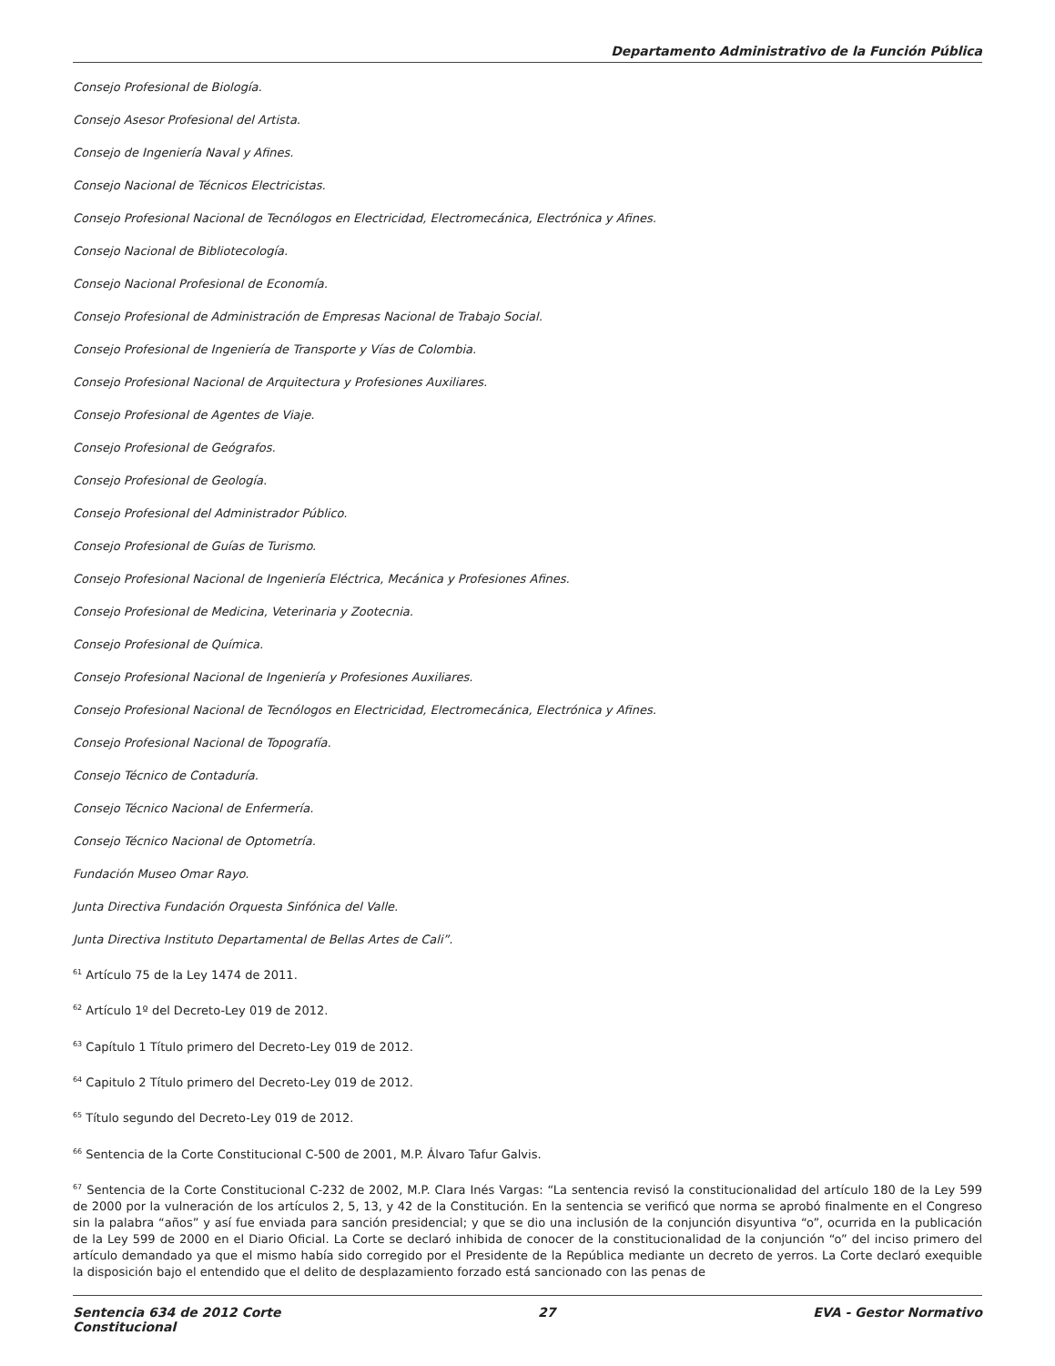Departamento Administrativo de la Función Pública
Consejo Profesional de Biología.
Consejo Asesor Profesional del Artista.
Consejo de Ingeniería Naval y Afines.
Consejo Nacional de Técnicos Electricistas.
Consejo Profesional Nacional de Tecnólogos en Electricidad, Electromecánica, Electrónica y Afines.
Consejo Nacional de Bibliotecología.
Consejo Nacional Profesional de Economía.
Consejo Profesional de Administración de Empresas Nacional de Trabajo Social.
Consejo Profesional de Ingeniería de Transporte y Vías de Colombia.
Consejo Profesional Nacional de Arquitectura y Profesiones Auxiliares.
Consejo Profesional de Agentes de Viaje.
Consejo Profesional de Geógrafos.
Consejo Profesional de Geología.
Consejo Profesional del Administrador Público.
Consejo Profesional de Guías de Turismo.
Consejo Profesional Nacional de Ingeniería Eléctrica, Mecánica y Profesiones Afines.
Consejo Profesional de Medicina, Veterinaria y Zootecnia.
Consejo Profesional de Química.
Consejo Profesional Nacional de Ingeniería y Profesiones Auxiliares.
Consejo Profesional Nacional de Tecnólogos en Electricidad, Electromecánica, Electrónica y Afines.
Consejo Profesional Nacional de Topografía.
Consejo Técnico de Contaduría.
Consejo Técnico Nacional de Enfermería.
Consejo Técnico Nacional de Optometría.
Fundación Museo Omar Rayo.
Junta Directiva Fundación Orquesta Sinfónica del Valle.
Junta Directiva Instituto Departamental de Bellas Artes de Cali”.
<sup>61</sup> Artículo 75 de la Ley 1474 de 2011.
<sup>62</sup> Artículo 1º del Decreto-Ley 019 de 2012.
<sup>63</sup> Capítulo 1 Título primero del Decreto-Ley 019 de 2012.
<sup>64</sup> Capitulo 2 Título primero del Decreto-Ley 019 de 2012.
<sup>65</sup> Título segundo del Decreto-Ley 019 de 2012.
<sup>66</sup> Sentencia de la Corte Constitucional C-500 de 2001, M.P. Álvaro Tafur Galvis.
<sup>67</sup> Sentencia de la Corte Constitucional C-232 de 2002, M.P. Clara Inés Vargas: “La sentencia revisó la constitucionalidad del artículo 180 de la Ley 599 de 2000 por la vulneración de los artículos 2, 5, 13, y 42 de la Constitución. En la sentencia se verificó que norma se aprobó finalmente en el Congreso sin la palabra “años” y así fue enviada para sanción presidencial; y que se dio una inclusión de la conjunción disyuntiva “o”, ocurrida en la publicación de la Ley 599 de 2000 en el Diario Oficial. La Corte se declaró inhibida de conocer de la constitucionalidad de la conjunción “o” del inciso primero del artículo demandado ya que el mismo había sido corregido por el Presidente de la República mediante un decreto de yerros. La Corte declaró exequible la disposición bajo el entendido que el delito de desplazamiento forzado está sancionado con las penas de
Sentencia 634 de 2012 Corte
Constitucional 27 EVA - Gestor Normativo